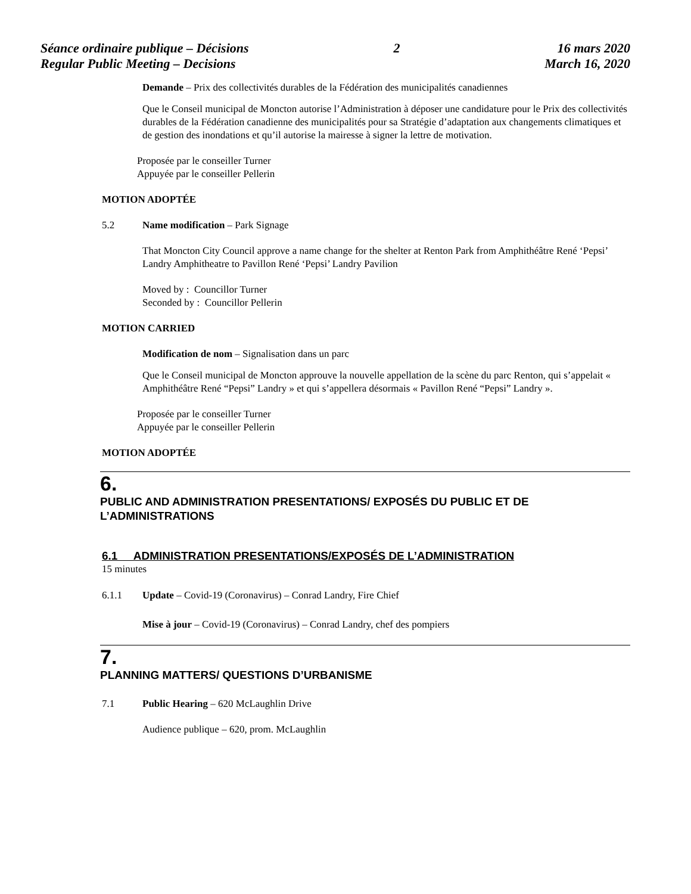Séance ordinaire publique – Décisions
Regular Public Meeting – Decisions
2 16 mars 2020
March 16, 2020
Demande – Prix des collectivités durables de la Fédération des municipalités canadiennes
Que le Conseil municipal de Moncton autorise l’Administration à déposer une candidature pour le Prix des collectivités durables de la Fédération canadienne des municipalités pour sa Stratégie d’adaptation aux changements climatiques et de gestion des inondations et qu’il autorise la mairesse à signer la lettre de motivation.
Proposée par le conseiller Turner
Appuyée par le conseiller Pellerin
MOTION ADOPTÉE
5.2 Name modification – Park Signage
That Moncton City Council approve a name change for the shelter at Renton Park from Amphithéâtre René ‘Pepsi’ Landry Amphitheatre to Pavillon René ‘Pepsi’ Landry Pavilion
Moved by : Councillor Turner
Seconded by : Councillor Pellerin
MOTION CARRIED
Modification de nom – Signalisation dans un parc
Que le Conseil municipal de Moncton approuve la nouvelle appellation de la scène du parc Renton, qui s’appelait « Amphithéâtre René “Pepsi” Landry » et qui s’appellera désormais « Pavillon René “Pepsi” Landry ».
Proposée par le conseiller Turner
Appuyée par le conseiller Pellerin
MOTION ADOPTÉE
6.
PUBLIC AND ADMINISTRATION PRESENTATIONS/ EXPOSÉS DU PUBLIC ET DE L’ADMINISTRATIONS
6.1 ADMINISTRATION PRESENTATIONS/EXPOSÉS DE L’ADMINISTRATION
15 minutes
6.1.1 Update – Covid-19 (Coronavirus) – Conrad Landry, Fire Chief
Mise à jour – Covid-19 (Coronavirus) – Conrad Landry, chef des pompiers
7.
PLANNING MATTERS/ QUESTIONS D’URBANISME
7.1 Public Hearing – 620 McLaughlin Drive
Audience publique – 620, prom. McLaughlin